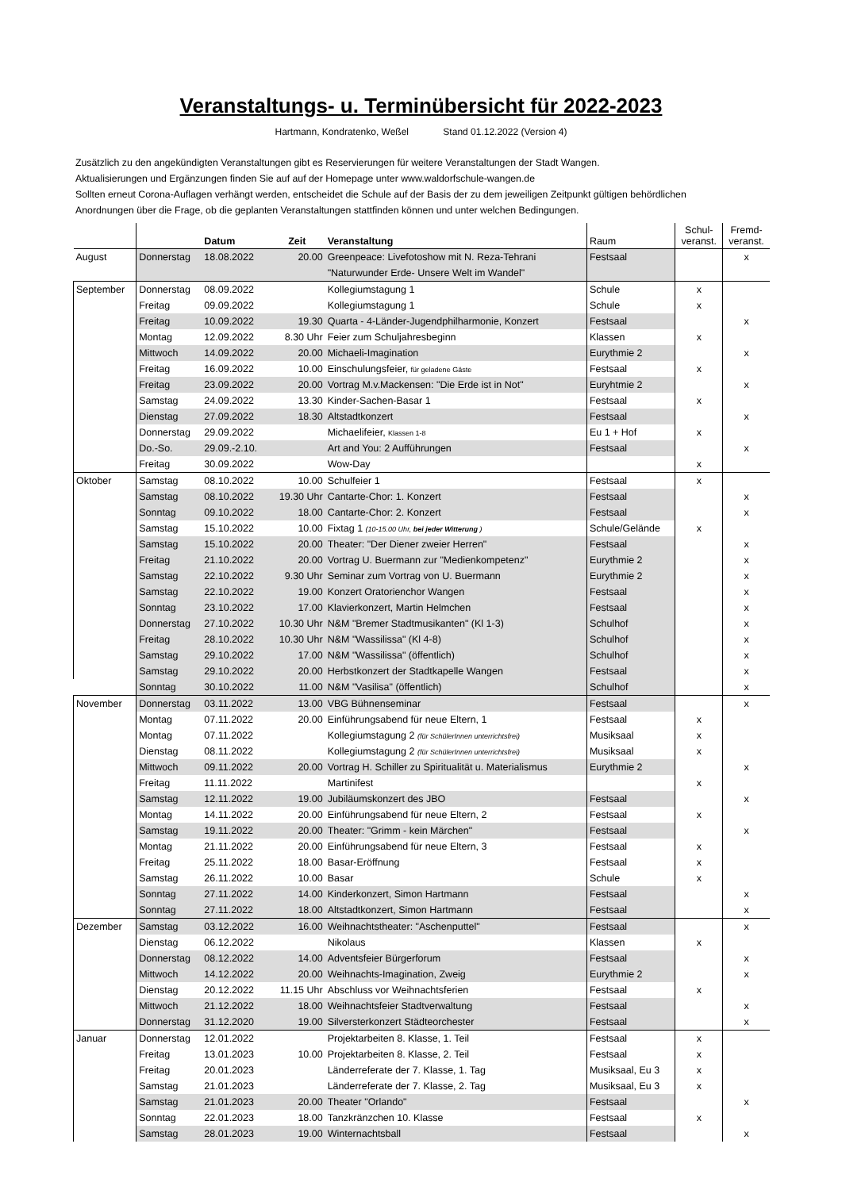Veranstaltungs- u. Terminübersicht für 2022-2023
Hartmann, Kondratenko, Weßel Stand 01.12.2022 (Version 4)
Zusätzlich zu den angekündigten Veranstaltungen gibt es Reservierungen für weitere Veranstaltungen der Stadt Wangen.
Aktualisierungen und Ergänzungen finden Sie auf auf der Homepage unter www.waldorfschule-wangen.de
Sollten erneut Corona-Auflagen verhängt werden, entscheidet die Schule auf der Basis der zu dem jeweiligen Zeitpunkt gültigen behördlichen
Anordnungen über die Frage, ob die geplanten Veranstaltungen stattfinden können und unter welchen Bedingungen.
| | | Datum | Zeit | Veranstaltung | Raum | Schul- veranst. | Fremd- veranst. |
| --- | --- | --- | --- | --- | --- | --- | --- |
| August | Donnerstag | 18.08.2022 | 20.00 | Greenpeace: Livefotoshow mit N. Reza-Tehrani | Festsaal | | x |
| | | | | "Naturwunder Erde- Unsere Welt im Wandel" | | | |
| September | Donnerstag | 08.09.2022 | | Kollegiumstagung 1 | Schule | x | |
| | Freitag | 09.09.2022 | | Kollegiumstagung 1 | Schule | x | |
| | Freitag | 10.09.2022 | 19.30 | Quarta - 4-Länder-Jugendphilharmonie, Konzert | Festsaal | | x |
| | Montag | 12.09.2022 | 8.30 Uhr | Feier zum Schuljahresbeginn | Klassen | x | |
| | Mittwoch | 14.09.2022 | 20.00 | Michaeli-Imagination | Eurythmie 2 | | x |
| | Freitag | 16.09.2022 | 10.00 | Einschulungsfeier, für geladene Gäste | Festsaal | x | |
| | Freitag | 23.09.2022 | 20.00 | Vortrag M.v.Mackensen: "Die Erde ist in Not" | Euryhtmie 2 | | x |
| | Samstag | 24.09.2022 | 13.30 | Kinder-Sachen-Basar 1 | Festsaal | x | |
| | Dienstag | 27.09.2022 | 18.30 | Altstadtkonzert | Festsaal | | x |
| | Donnerstag | 29.09.2022 | | Michaelifeier, Klassen 1-8 | Eu 1 + Hof | x | |
| | Do.-So. | 29.09.-2.10. | | Art and You: 2 Aufführungen | Festsaal | | x |
| | Freitag | 30.09.2022 | | Wow-Day | | x | |
| Oktober | Samstag | 08.10.2022 | 10.00 | Schulfeier 1 | Festsaal | x | |
| | Samstag | 08.10.2022 | 19.30 Uhr | Cantarte-Chor: 1. Konzert | Festsaal | | x |
| | Sonntag | 09.10.2022 | 18.00 | Cantarte-Chor: 2. Konzert | Festsaal | | x |
| | Samstag | 15.10.2022 | 10.00 | Fixtag 1 (10-15.00 Uhr, bei jeder Witterung ) | Schule/Gelände | x | |
| | Samstag | 15.10.2022 | 20.00 | Theater: "Der Diener zweier Herren" | Festsaal | | x |
| | Freitag | 21.10.2022 | 20.00 | Vortrag U. Buermann zur "Medienkompetenz" | Eurythmie 2 | | x |
| | Samstag | 22.10.2022 | 9.30 Uhr | Seminar zum Vortrag von U. Buermann | Eurythmie 2 | | x |
| | Samstag | 22.10.2022 | 19.00 | Konzert Oratorienchor Wangen | Festsaal | | x |
| | Sonntag | 23.10.2022 | 17.00 | Klavierkonzert, Martin Helmchen | Festsaal | | x |
| | Donnerstag | 27.10.2022 | 10.30 Uhr | N&M "Bremer Stadtmusikanten" (Kl 1-3) | Schulhof | | x |
| | Freitag | 28.10.2022 | 10.30 Uhr | N&M "Wassilissa" (Kl 4-8) | Schulhof | | x |
| | Samstag | 29.10.2022 | 17.00 | N&M "Wassilissa" (öffentlich) | Schulhof | | x |
| | Samstag | 29.10.2022 | 20.00 | Herbstkonzert der Stadtkapelle Wangen | Festsaal | | x |
| | Sonntag | 30.10.2022 | 11.00 | N&M "Vasilisa" (öffentlich) | Schulhof | | x |
| November | Donnerstag | 03.11.2022 | 13.00 | VBG Bühnenseminar | Festsaal | | x |
| | Montag | 07.11.2022 | 20.00 | Einführungsabend für neue Eltern, 1 | Festsaal | x | |
| | Montag | 07.11.2022 | | Kollegiumstagung 2 (für SchülerInnen unterrichtsfrei) | Musiksaal | x | |
| | Dienstag | 08.11.2022 | | Kollegiumstagung 2 (für SchülerInnen unterrichtsfrei) | Musiksaal | x | |
| | Mittwoch | 09.11.2022 | 20.00 | Vortrag H. Schiller zu Spiritualität u. Materialismus | Eurythmie 2 | | x |
| | Freitag | 11.11.2022 | | Martinifest | | x | |
| | Samstag | 12.11.2022 | 19.00 | Jubiläumskonzert des JBO | Festsaal | | x |
| | Montag | 14.11.2022 | 20.00 | Einführungsabend für neue Eltern, 2 | Festsaal | x | |
| | Samstag | 19.11.2022 | 20.00 | Theater: "Grimm - kein Märchen" | Festsaal | | x |
| | Montag | 21.11.2022 | 20.00 | Einführungsabend für neue Eltern, 3 | Festsaal | x | |
| | Freitag | 25.11.2022 | 18.00 | Basar-Eröffnung | Festsaal | x | |
| | Samstag | 26.11.2022 | 10.00 | Basar | Schule | x | |
| | Sonntag | 27.11.2022 | 14.00 | Kinderkonzert, Simon Hartmann | Festsaal | | x |
| | Sonntag | 27.11.2022 | 18.00 | Altstadtkonzert, Simon Hartmann | Festsaal | | x |
| Dezember | Samstag | 03.12.2022 | 16.00 | Weihnachtstheater: "Aschenputtel" | Festsaal | | x |
| | Dienstag | 06.12.2022 | | Nikolaus | Klassen | x | |
| | Donnerstag | 08.12.2022 | 14.00 | Adventsfeier Bürgerforum | Festsaal | | x |
| | Mittwoch | 14.12.2022 | 20.00 | Weihnachts-Imagination, Zweig | Eurythmie 2 | | x |
| | Dienstag | 20.12.2022 | 11.15 Uhr | Abschluss vor Weihnachtsferien | Festsaal | x | |
| | Mittwoch | 21.12.2022 | 18.00 | Weihnachtsfeier Stadtverwaltung | Festsaal | | x |
| | Donnerstag | 31.12.2020 | 19.00 | Silversterkonzert Städteorchester | Festsaal | | x |
| Januar | Donnerstag | 12.01.2022 | | Projektarbeiten 8. Klasse, 1. Teil | Festsaal | x | |
| | Freitag | 13.01.2023 | 10.00 | Projektarbeiten 8. Klasse, 2. Teil | Festsaal | x | |
| | Freitag | 20.01.2023 | | Länderreferate der 7. Klasse, 1. Tag | Musiksaal, Eu 3 | x | |
| | Samstag | 21.01.2023 | | Länderreferate der 7. Klasse, 2. Tag | Musiksaal, Eu 3 | x | |
| | Samstag | 21.01.2023 | 20.00 | Theater "Orlando" | Festsaal | | x |
| | Sonntag | 22.01.2023 | 18.00 | Tanzkränzchen 10. Klasse | Festsaal | x | |
| | Samstag | 28.01.2023 | 19.00 | Winternachtsball | Festsaal | | x |